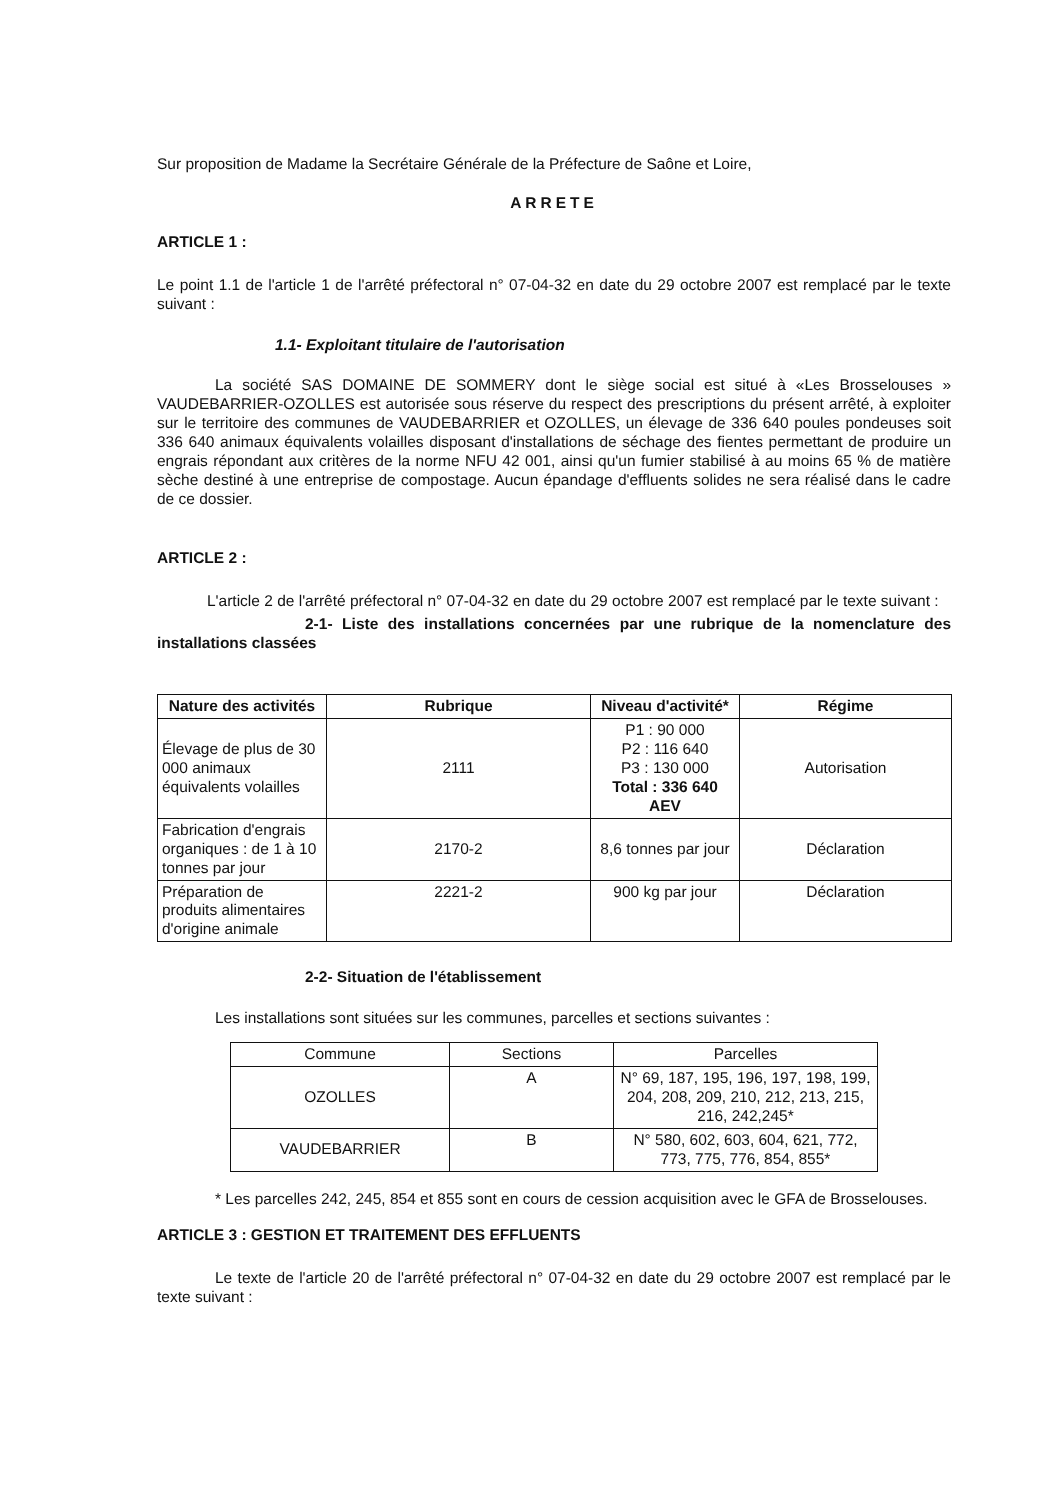Sur proposition de Madame la Secrétaire Générale de la Préfecture de Saône et Loire,
ARRETE
ARTICLE 1 :
Le point 1.1 de l'article 1 de l'arrêté préfectoral n° 07-04-32 en date du 29 octobre 2007 est remplacé par le texte suivant :
1.1- Exploitant titulaire de l'autorisation
La société SAS DOMAINE DE SOMMERY dont le siège social est situé à «Les Brosselouses » VAUDEBARRIER-OZOLLES est autorisée sous réserve du respect des prescriptions du présent arrêté, à exploiter sur le territoire des communes de VAUDEBARRIER et OZOLLES, un élevage de 336 640 poules pondeuses soit 336 640 animaux équivalents volailles disposant d'installations de séchage des fientes permettant de produire un engrais répondant aux critères de la norme NFU 42 001, ainsi qu'un fumier stabilisé à au moins 65 % de matière sèche destiné à une entreprise de compostage. Aucun épandage d'effluents solides ne sera réalisé dans le cadre de ce dossier.
ARTICLE 2 :
L'article 2 de l'arrêté préfectoral n° 07-04-32 en date du 29 octobre 2007 est remplacé par le texte suivant :
2-1- Liste des installations concernées par une rubrique de la nomenclature des installations classées
| Nature des activités | Rubrique | Niveau d'activité* | Régime |
| --- | --- | --- | --- |
| Élevage de plus de 30 000 animaux équivalents volailles | 2111 | P1 : 90 000 P2 : 116 640 P3 : 130 000 Total : 336 640 AEV | Autorisation |
| Fabrication d'engrais organiques : de 1 à 10 tonnes par jour | 2170-2 | 8,6 tonnes par jour | Déclaration |
| Préparation de produits alimentaires d'origine animale | 2221-2 | 900 kg par jour | Déclaration |
2-2- Situation de l'établissement
Les installations sont situées sur les communes, parcelles et sections suivantes :
| Commune | Sections | Parcelles |
| OZOLLES | A | N° 69, 187, 195, 196, 197, 198, 199, 204, 208, 209, 210, 212, 213, 215, 216, 242,245* |
| VAUDEBARRIER | B | N° 580, 602, 603, 604, 621, 772, 773, 775, 776, 854, 855* |
* Les parcelles 242, 245, 854 et 855 sont en cours de cession acquisition avec le GFA de Brosselouses.
ARTICLE 3 : GESTION ET TRAITEMENT DES EFFLUENTS
Le texte de l'article 20 de l'arrêté préfectoral n° 07-04-32 en date du 29 octobre 2007 est remplacé par le texte suivant :